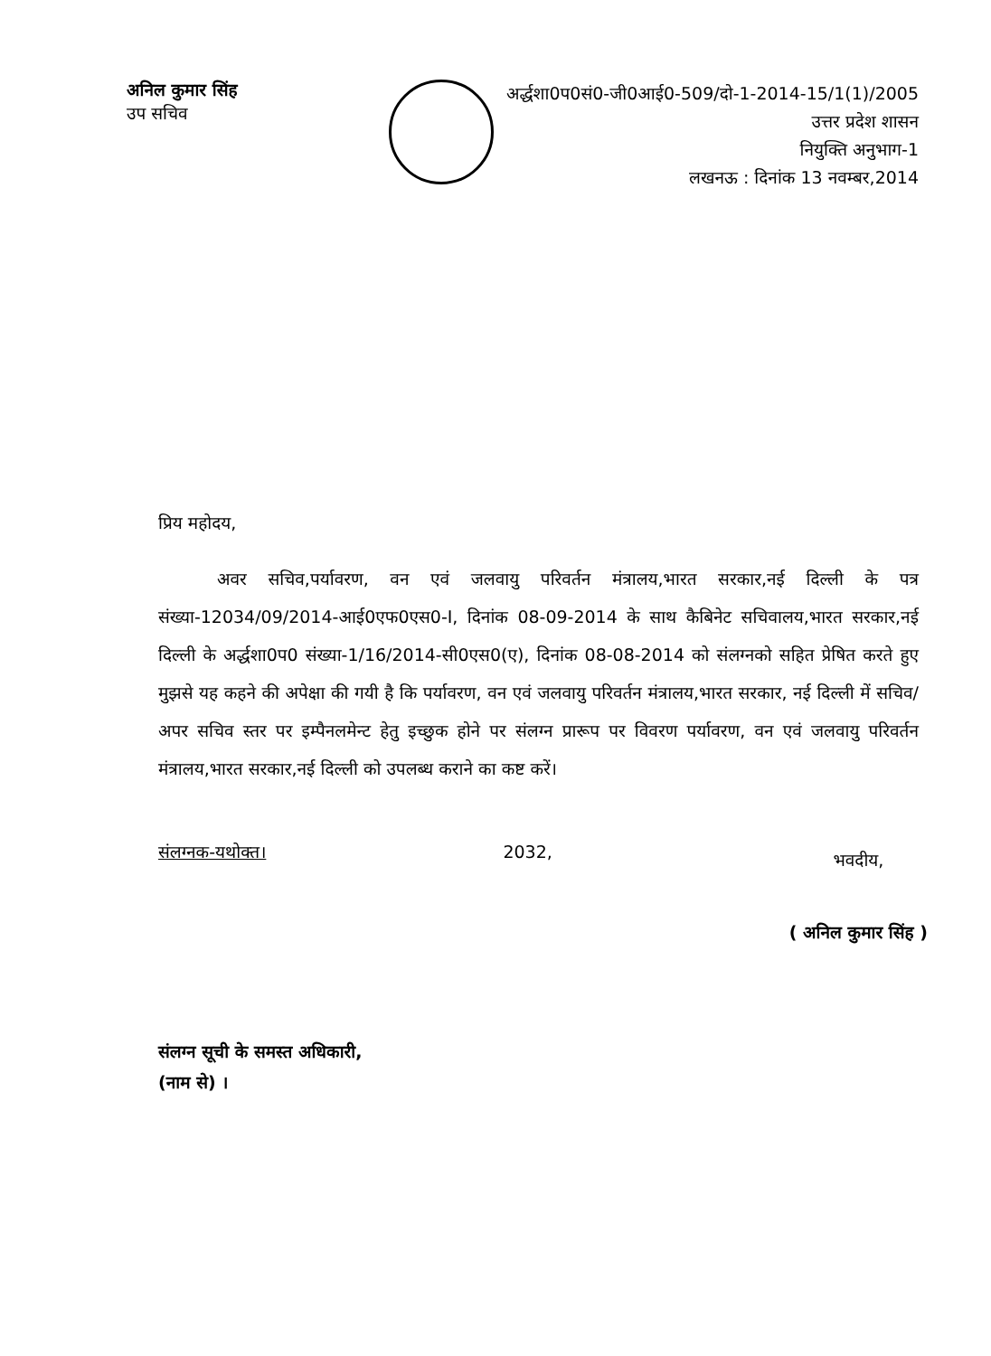अनिल कुमार सिंह
उप सचिव
अर्द्धशा0प0सं0-जी0आई0-509/दो-1-2014-15/1(1)/2005
उत्तर प्रदेश शासन
नियुक्ति अनुभाग-1
लखनऊ : दिनांक 13 नवम्बर,2014
प्रिय महोदय,
अवर सचिव,पर्यावरण, वन एवं जलवायु परिवर्तन मंत्रालय,भारत सरकार,नई दिल्ली के पत्र संख्या-12034/09/2014-आई0एफ0एस0-I, दिनांक 08-09-2014 के साथ कैबिनेट सचिवालय,भारत सरकार,नई दिल्ली के अर्द्धशा0प0 संख्या-1/16/2014-सी0एस0(ए), दिनांक 08-08-2014 को संलग्नको सहित प्रेषित करते हुए मुझसे यह कहने की अपेक्षा की गयी है कि पर्यावरण, वन एवं जलवायु परिवर्तन मंत्रालय,भारत सरकार, नई दिल्ली में सचिव/अपर सचिव स्तर पर इम्पैनलमेन्ट हेतु इच्छुक होने पर संलग्न प्रारूप पर विवरण पर्यावरण, वन एवं जलवायु परिवर्तन मंत्रालय,भारत सरकार,नई दिल्ली को उपलब्ध कराने का कष्ट करें।
संलग्नक-यथोक्त। 2032,
भवदीय,
( अनिल कुमार सिंह )
संलग्न सूची के समस्त अधिकारी,
(नाम से) ।